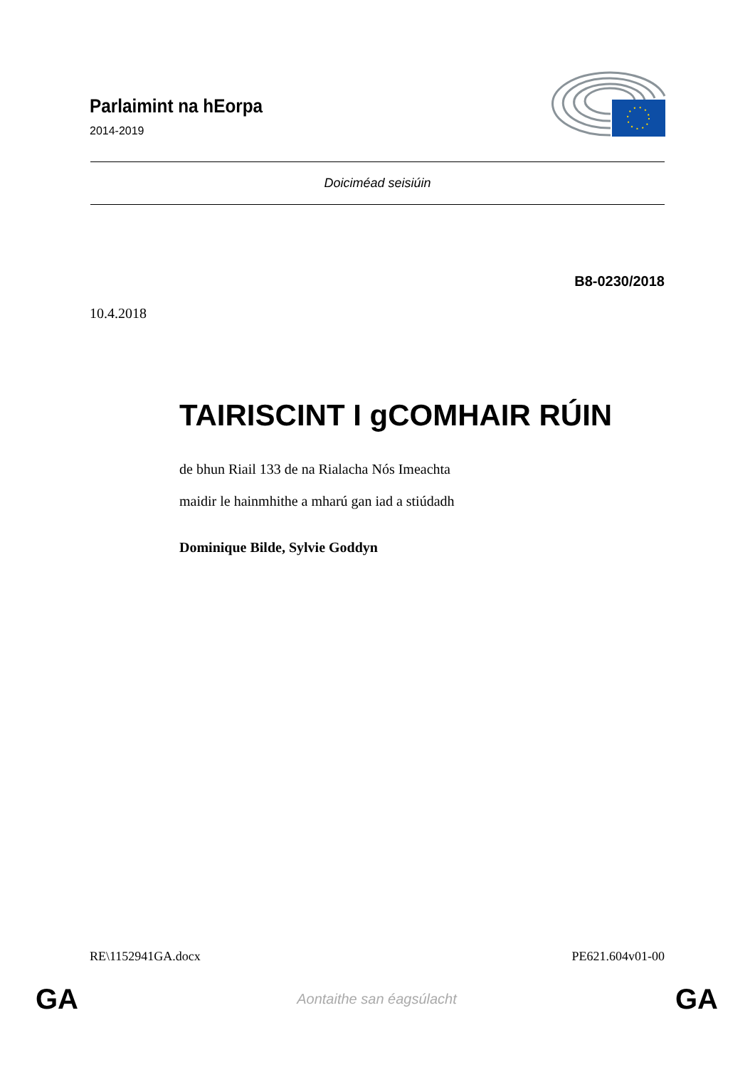Parlaimint na hEorpa
2014-2019
Doiciméad seisiúin
B8-0230/2018
10.4.2018
TAIRISCINT I gCOMHAIR RÚIN
de bhun Riail 133 de na Rialacha Nós Imeachta
maidir le hainmhithe a mharú gan iad a stiúdadh
Dominique Bilde, Sylvie Goddyn
RE\1152941GA.docx PE621.604v01-00
GA Aontaithe san éagsúlacht GA